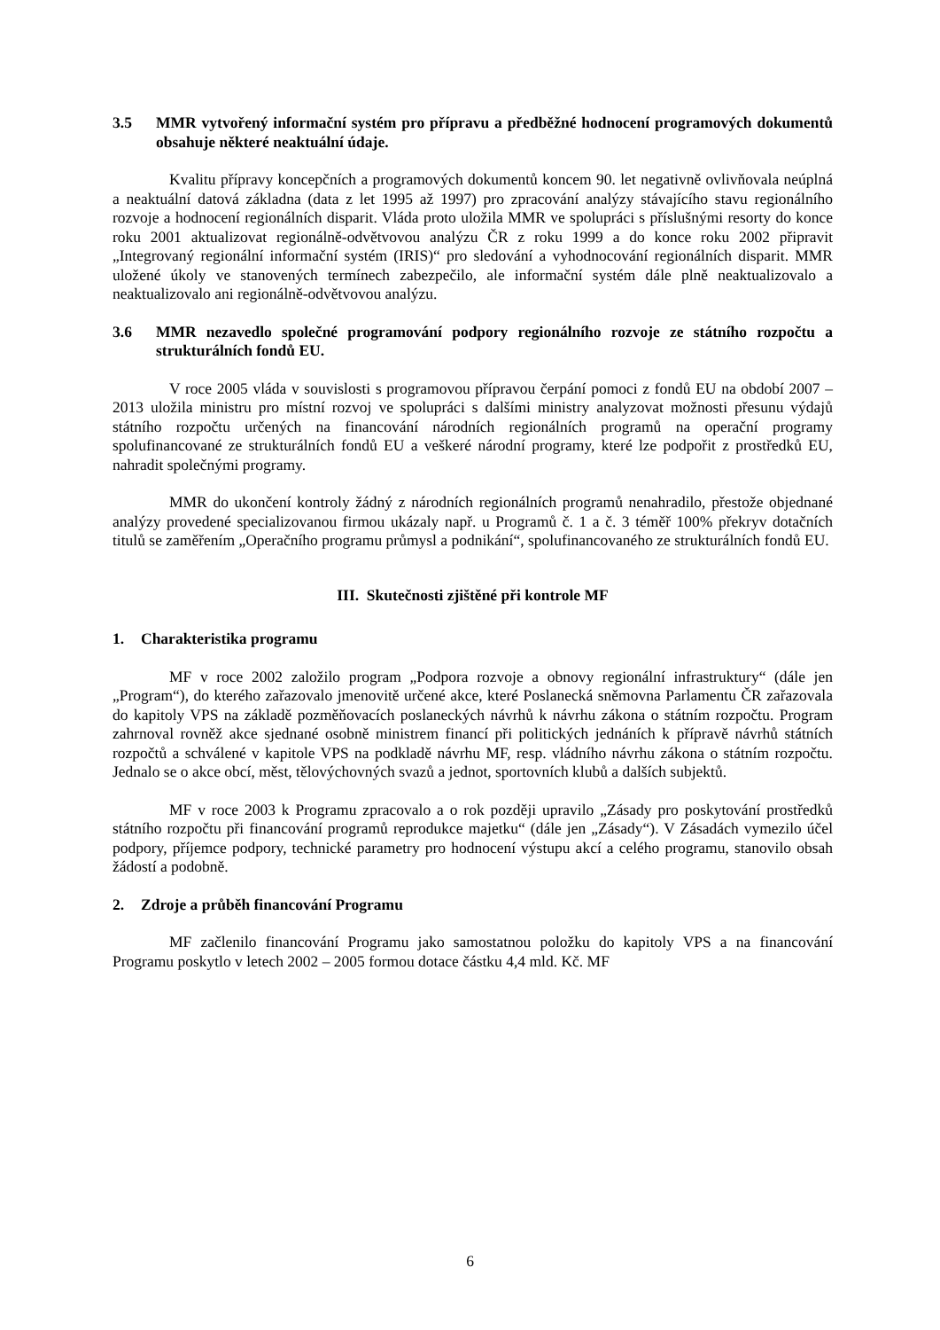3.5 MMR vytvořený informační systém pro přípravu a předběžné hodnocení programových dokumentů obsahuje některé neaktuální údaje.
Kvalitu přípravy koncepčních a programových dokumentů koncem 90. let negativně ovlivňovala neúplná a neaktuální datová základna (data z let 1995 až 1997) pro zpracování analýzy stávajícího stavu regionálního rozvoje a hodnocení regionálních disparit. Vláda proto uložila MMR ve spolupráci s příslušnými resorty do konce roku 2001 aktualizovat regionálně-odvětvovou analýzu ČR z roku 1999 a do konce roku 2002 připravit „Integrovaný regionální informační systém (IRIS)“ pro sledování a vyhodnocování regionálních disparit. MMR uložené úkoly ve stanovených termínech zabezpečilo, ale informační systém dále plně neaktualizovalo a neaktualizovalo ani regionálně-odvětvovou analýzu.
3.6 MMR nezavedlo společné programování podpory regionálního rozvoje ze státního rozpočtu a strukturálních fondů EU.
V roce 2005 vláda v souvislosti s programovou přípravou čerpání pomoci z fondů EU na období 2007 – 2013 uložila ministru pro místní rozvoj ve spolupráci s dalšími ministry analyzovat možnosti přesunu výdajů státního rozpočtu určených na financování národních regionálních programů na operační programy spolufinancované ze strukturálních fondů EU a veškeré národní programy, které lze podpořit z prostředků EU, nahradit společnými programy.
MMR do ukončení kontroly žádný z národních regionálních programů nenahradilo, přestože objednané analýzy provedené specializovanou firmou ukázaly např. u Programů č. 1 a č. 3 téměř 100% překryv dotačních titulů se zaměřením „Operačního programu průmysl a podnikání“, spolufinancovaného ze strukturálních fondů EU.
III. Skutečnosti zjištěné při kontrole MF
1. Charakteristika programu
MF v roce 2002 založilo program „Podpora rozvoje a obnovy regionální infrastruktury“ (dále jen „Program“), do kterého zařazovalo jmenovitě určené akce, které Poslanecká sněmovna Parlamentu ČR zařazovala do kapitoly VPS na základě pozměňovacích poslaneckých návrhů k návrhu zákona o státním rozpočtu. Program zahrnoval rovněž akce sjednané osobně ministrem financí při politických jednáních k přípravě návrhů státních rozpočtů a schválené v kapitole VPS na podkladě návrhu MF, resp. vládního návrhu zákona o státním rozpočtu. Jednalo se o akce obcí, měst, tělovýchovných svazů a jednot, sportovních klubů a dalších subjektů.
MF v roce 2003 k Programu zpracovalo a o rok později upravilo „Zásady pro poskytování prostředků státního rozpočtu při financování programů reprodukce majetku“ (dále jen „Zásady“). V Zásadách vymezilo účel podpory, příjemce podpory, technické parametry pro hodnocení výstupu akcí a celého programu, stanovilo obsah žádostí a podobně.
2. Zdroje a průběh financování Programu
MF začlenilo financování Programu jako samostatnou položku do kapitoly VPS a na financování Programu poskytlo v letech 2002 – 2005 formou dotace částku 4,4 mld. Kč. MF
6